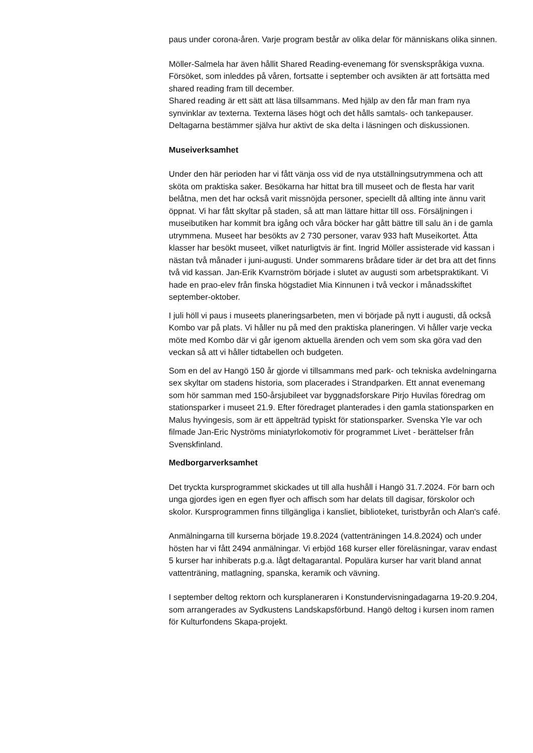paus under corona-åren. Varje program består av olika delar för människans olika sinnen.
Möller-Salmela har även hållit Shared Reading-evenemang för svenskspråkiga vuxna. Försöket, som inleddes på våren, fortsatte i september och avsikten är att fortsätta med shared reading fram till december.
Shared reading är ett sätt att läsa tillsammans. Med hjälp av den får man fram nya synvinklar av texterna. Texterna läses högt och det hålls samtals- och tankepauser. Deltagarna bestämmer själva hur aktivt de ska delta i läsningen och diskussionen.
Museiverksamhet
Under den här perioden har vi fått vänja oss vid de nya utställningsutrymmena och att sköta om praktiska saker. Besökarna har hittat bra till museet och de flesta har varit belåtna, men det har också varit missnöjda personer, speciellt då allting inte ännu varit öppnat. Vi har fått skyltar på staden, så att man lättare hittar till oss. Försäljningen i museibutiken har kommit bra igång och våra böcker har gått bättre till salu än i de gamla utrymmena. Museet har besökts av 2 730 personer, varav 933 haft Museikortet. Åtta klasser har besökt museet, vilket naturligtvis är fint. Ingrid Möller assisterade vid kassan i nästan två månader i juni-augusti. Under sommarens brådare tider är det bra att det finns två vid kassan. Jan-Erik Kvarnström började i slutet av augusti som arbetspraktikant. Vi hade en prao-elev från finska högstadiet Mia Kinnunen i två veckor i månadsskiftet september-oktober.
I juli höll vi paus i museets planeringsarbeten, men vi började på nytt i augusti, då också Kombo var på plats. Vi håller nu på med den praktiska planeringen. Vi håller varje vecka möte med Kombo där vi går igenom aktuella ärenden och vem som ska göra vad den veckan så att vi håller tidtabellen och budgeten.
Som en del av Hangö 150 år gjorde vi tillsammans med park- och tekniska avdelningarna sex skyltar om stadens historia, som placerades i Strandparken. Ett annat evenemang som hör samman med 150-årsjubileet var byggnadsforskare Pirjo Huvilas föredrag om stationsparker i museet 21.9. Efter föredraget planterades i den gamla stationsparken en Malus hyvingesis, som är ett äppelträd typiskt för stationsparker. Svenska Yle var och filmade Jan-Eric Nyströms miniatyrlokomotiv för programmet Livet - berättelser från Svenskfinland.
Medborgarverksamhet
Det tryckta kursprogrammet skickades ut till alla hushåll i Hangö 31.7.2024. För barn och unga gjordes igen en egen flyer och affisch som har delats till dagisar, förskolor och skolor. Kursprogrammen finns tillgängliga i kansliet, biblioteket, turistbyrån och Alan's café.
Anmälningarna till kurserna började 19.8.2024 (vattenträningen 14.8.2024) och under hösten har vi fått 2494 anmälningar. Vi erbjöd 168 kurser eller föreläsningar, varav endast 5 kurser har inhiberats p.g.a. lågt deltagarantal. Populära kurser har varit bland annat vattenträning, matlagning, spanska, keramik och vävning.
I september deltog rektorn och kursplaneraren i Konstundervisningadagarna 19-20.9.204, som arrangerades av Sydkustens Landskapsförbund. Hangö deltog i kursen inom ramen för Kulturfondens Skapa-projekt.